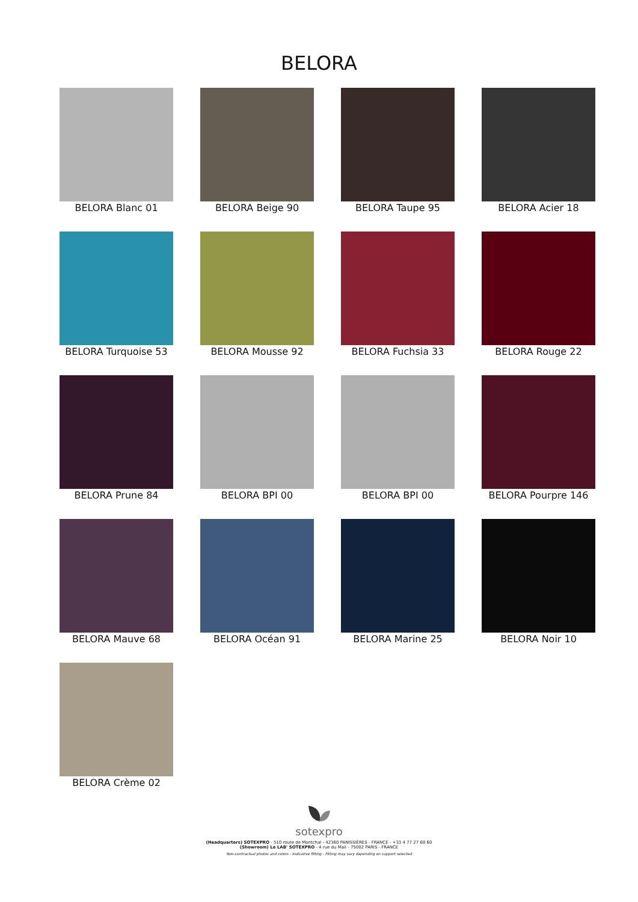BELORA
BELORA Blanc 01
BELORA Beige 90
BELORA Taupe 95
BELORA Acier 18
BELORA Turquoise 53
BELORA Mousse 92
BELORA Fuchsia 33
BELORA Rouge 22
BELORA Prune 84
BELORA BPI 00
BELORA BPI 00
BELORA Pourpre 146
BELORA Mauve 68
BELORA Océan 91
BELORA Marine 25
BELORA Noir 10
BELORA Crème 02
sotexpro
(Headquarters) SOTEXPRO - 510 route de Montchal - 42360 PANISSIÈRES - FRANCE - +33 4 77 27 60 60
(Showroom) Le LAB' SOTEXPRO - 4 rue du Mail - 75002 PARIS - FRANCE
Non-contractual photos and colors - Indicative fitting - Fitting may vary depending on support selected